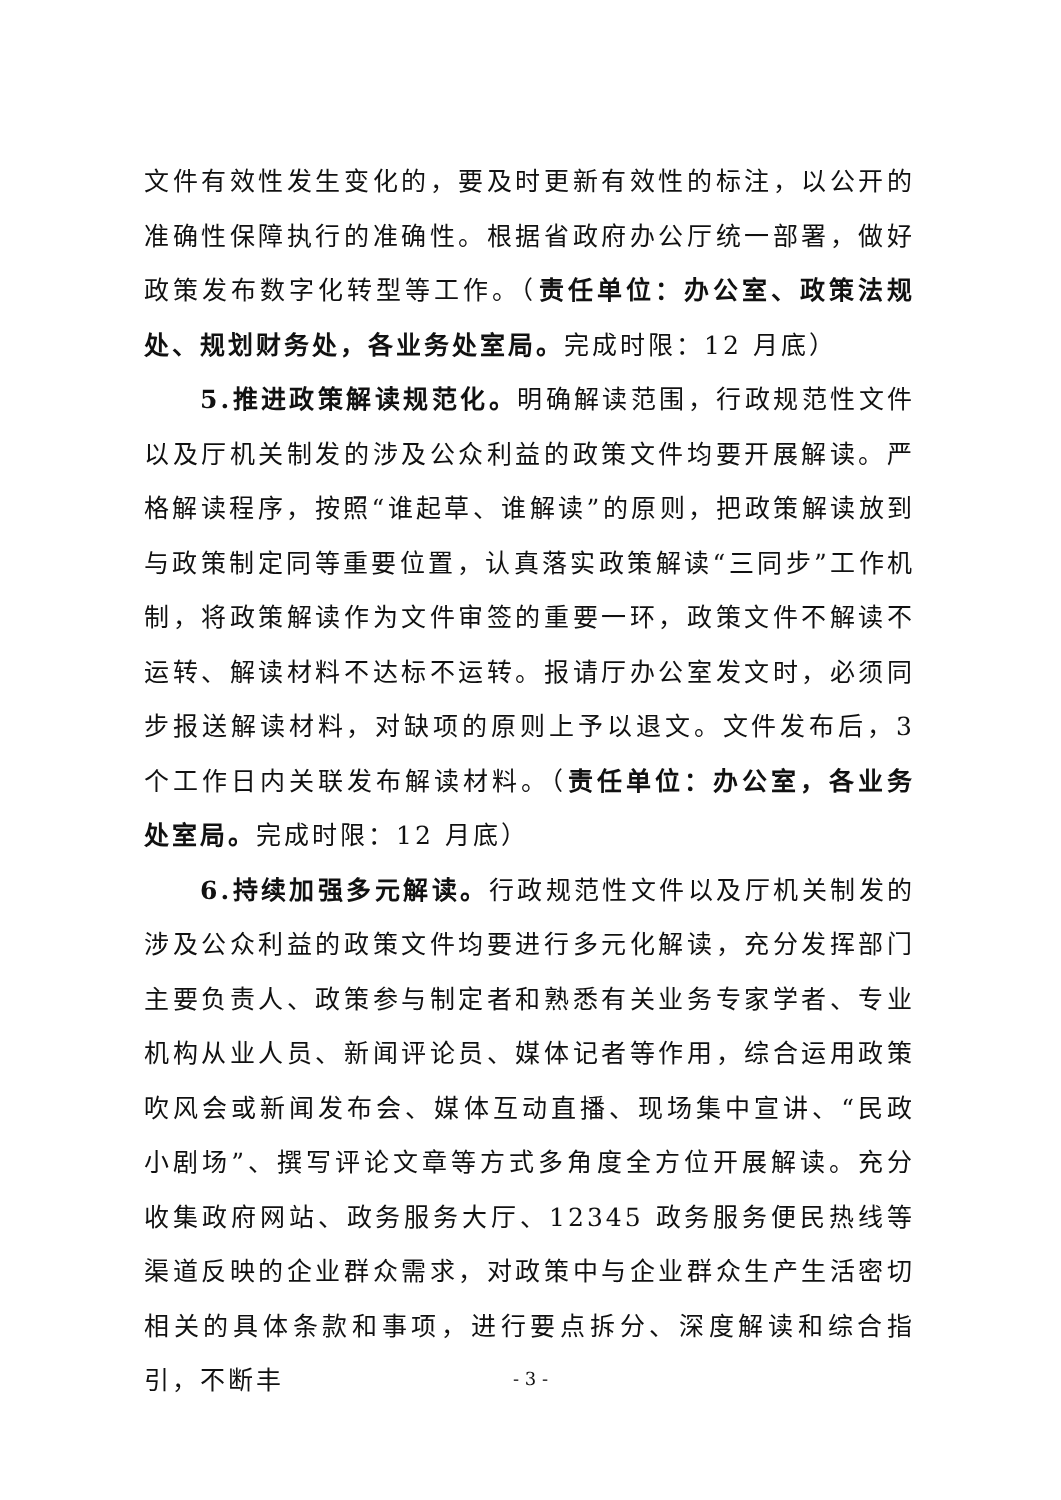文件有效性发生变化的，要及时更新有效性的标注，以公开的准确性保障执行的准确性。根据省政府办公厅统一部署，做好政策发布数字化转型等工作。（责任单位：办公室、政策法规处、规划财务处，各业务处室局。完成时限：12 月底）
5.推进政策解读规范化。明确解读范围，行政规范性文件以及厅机关制发的涉及公众利益的政策文件均要开展解读。严格解读程序，按照“谁起草、谁解读”的原则，把政策解读放到与政策制定同等重要位置，认真落实政策解读“三同步”工作机制，将政策解读作为文件审签的重要一环，政策文件不解读不运转、解读材料不达标不运转。报请厅办公室发文时，必须同步报送解读材料，对缺项的原则上予以退文。文件发布后，3 个工作日内关联发布解读材料。（责任单位：办公室，各业务处室局。完成时限：12 月底）
6.持续加强多元解读。行政规范性文件以及厅机关制发的涉及公众利益的政策文件均要进行多元化解读，充分发挥部门主要负责人、政策参与制定者和熟悉有关业务专家学者、专业机构从业人员、新闻评论员、媒体记者等作用，综合运用政策吹风会或新闻发布会、媒体互动直播、现场集中宣讲、“民政小剧场”、撰写评论文章等方式多角度全方位开展解读。充分收集政府网站、政务服务大厅、12345 政务服务便民热线等渠道反映的企业群众需求，对政策中与企业群众生产生活密切相关的具体条款和事项，进行要点拆分、深度解读和综合指引，不断丰
- 3 -